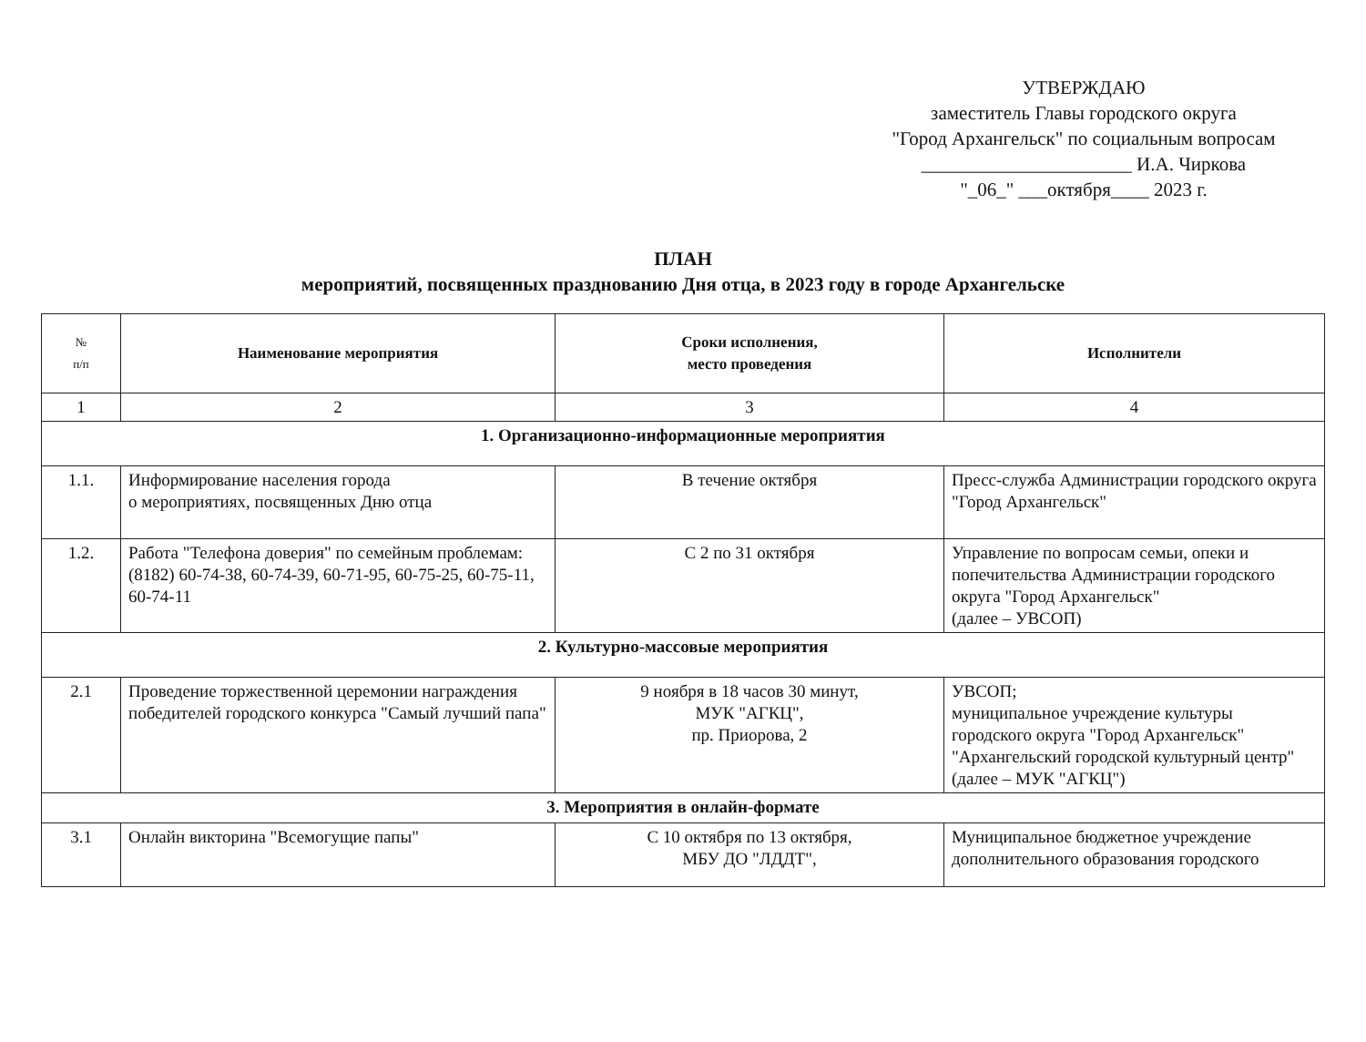УТВЕРЖДАЮ
заместитель Главы городского округа
"Город Архангельск" по социальным вопросам
______________________ И.А. Чиркова
"_06_" ___октября____ 2023 г.
ПЛАН
мероприятий, посвященных празднованию Дня отца, в 2023 году в городе Архангельске
| № п/п | Наименование мероприятия | Сроки исполнения, место проведения | Исполнители |
| --- | --- | --- | --- |
| 1 | 2 | 3 | 4 |
| 1. Организационно-информационные мероприятия | | | |
| 1.1. | Информирование населения города о мероприятиях, посвященных Дню отца | В течение октября | Пресс-служба Администрации городского округа "Город Архангельск" |
| 1.2. | Работа "Телефона доверия" по семейным проблемам: (8182) 60-74-38, 60-74-39, 60-71-95, 60-75-25, 60-75-11, 60-74-11 | С 2 по 31 октября | Управление по вопросам семьи, опеки и попечительства Администрации городского округа "Город Архангельск" (далее – УВСОП) |
| 2. Культурно-массовые мероприятия | | | |
| 2.1 | Проведение торжественной церемонии награждения победителей городского конкурса "Самый лучший папа" | 9 ноября в 18 часов 30 минут, МУК "АГКЦ", пр. Приорова, 2 | УВСОП; муниципальное учреждение культуры городского округа "Город Архангельск" "Архангельский городской культурный центр" (далее – МУК "АГКЦ") |
| 3. Мероприятия в онлайн-формате | | | |
| 3.1 | Онлайн викторина "Всемогущие папы" | С 10 октября по 13 октября, МБУ ДО "ЛДДТ", | Муниципальное бюджетное учреждение дополнительного образования городского |